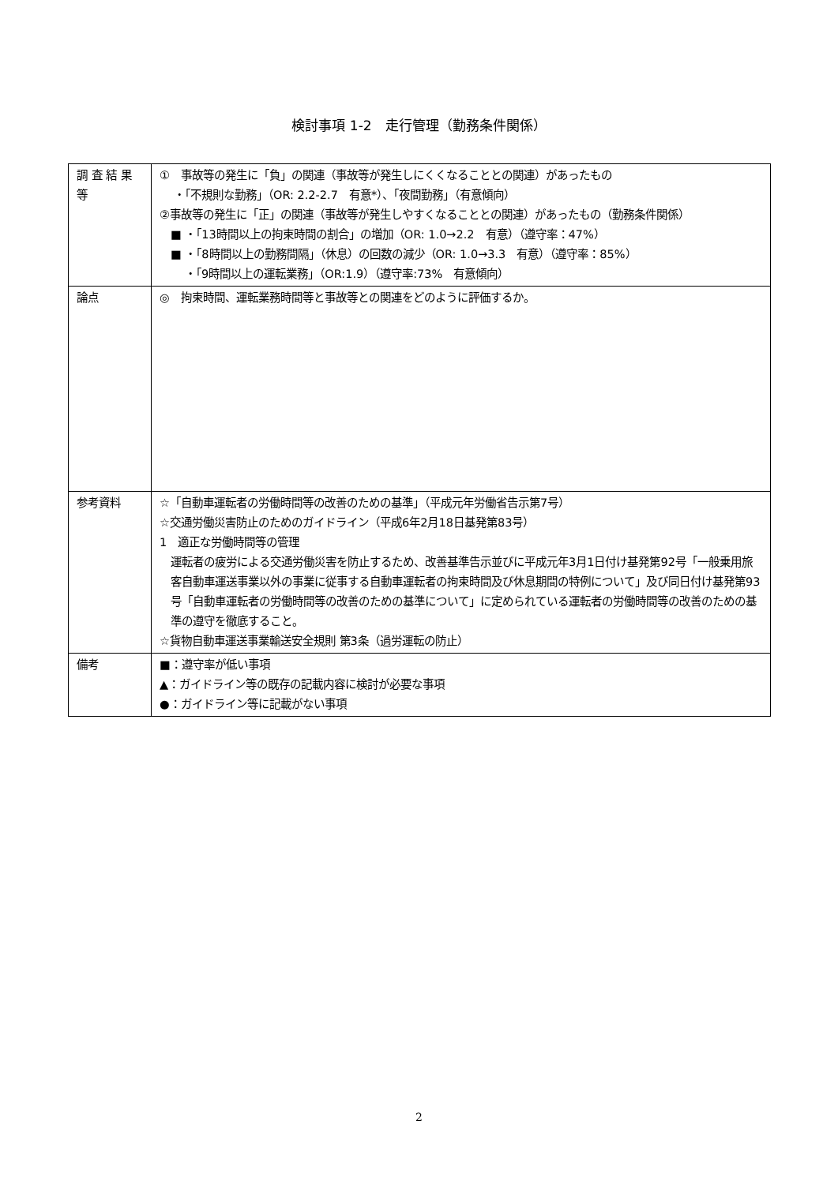検討事項 1-2　走行管理（勤務条件関係）
| 調 査 結 果 等 | ① 事故等の発生に「負」の関連（事故等が発生しにくくなることとの関連）があったもの ・「不規則な勤務」（OR: 2.2-2.7 有意*）、「夜間勤務」（有意傾向） ②事故等の発生に「正」の関連（事故等が発生しやすくなることとの関連）があったもの（勤務条件関係） ■ ・「13時間以上の拘束時間の割合」の増加（OR: 1.0→2.2 有意）（遵守率：47%） ■ ・「8時間以上の勤務間隔」（休息）の回数の減少（OR: 1.0→3.3 有意）（遵守率：85%） ・「9時間以上の運転業務」（OR:1.9）（遵守率:73% 有意傾向） |
| 論点 | ◎ 拘束時間、運転業務時間等と事故等との関連をどのように評価するか。 |
| 参考資料 | ☆「自動車運転者の労働時間等の改善のための基準」（平成元年労働省告示第7号） ☆交通労働災害防止のためのガイドライン（平成6年2月18日基発第83号） 1 適正な労働時間等の管理 運転者の疲労による交通労働災害を防止するため、改善基準告示並びに平成元年3月1日付け基発第92号「一般乗用旅客自動車運送事業以外の事業に従事する自動車運転者の拘束時間及び休息期間の特例について」及び同日付け基発第93号「自動車運転者の労働時間等の改善のための基準について」に定められている運転者の労働時間等の改善のための基準の遵守を徹底すること。 ☆貨物自動車運送事業輸送安全規則 第3条（過労運転の防止） |
| 備考 | ■：遵守率が低い事項 ▲：ガイドライン等の既存の記載内容に検討が必要な事項 ●：ガイドライン等に記載がない事項 |
2